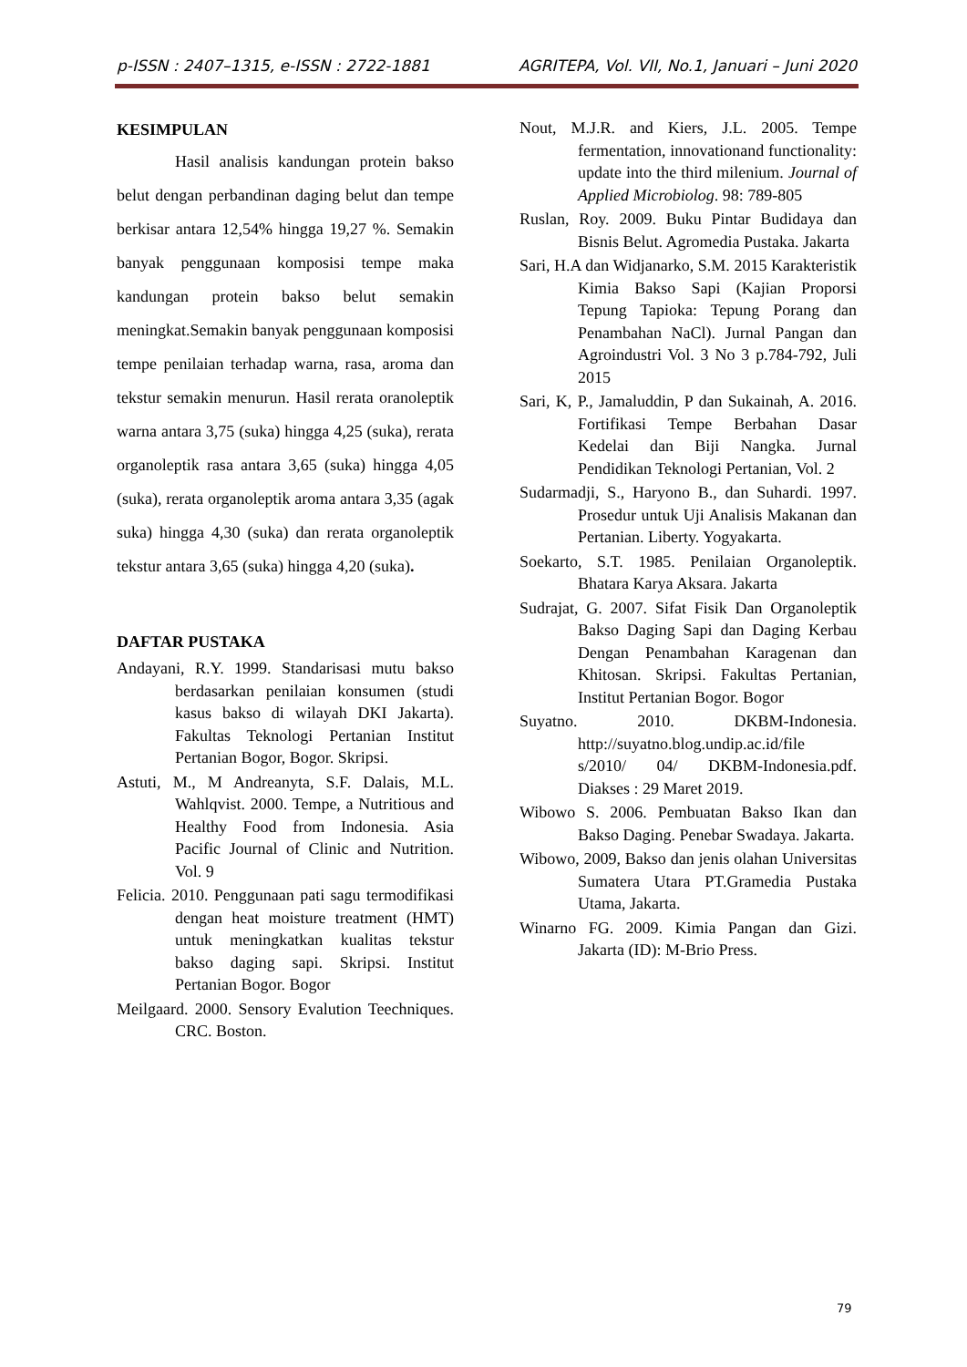p-ISSN : 2407–1315, e-ISSN : 2722-1881 AGRITEPA, Vol. VII, No.1, Januari – Juni 2020
KESIMPULAN
Hasil analisis kandungan protein bakso belut dengan perbandinan daging belut dan tempe berkisar antara 12,54% hingga 19,27 %. Semakin banyak penggunaan komposisi tempe maka kandungan protein bakso belut semakin meningkat.Semakin banyak penggunaan komposisi tempe penilaian terhadap warna, rasa, aroma dan tekstur semakin menurun. Hasil rerata oranoleptik warna antara 3,75 (suka) hingga 4,25 (suka), rerata organoleptik rasa antara 3,65 (suka) hingga 4,05 (suka), rerata organoleptik aroma antara 3,35 (agak suka) hingga 4,30 (suka) dan rerata organoleptik tekstur antara 3,65 (suka) hingga 4,20 (suka).
DAFTAR PUSTAKA
Andayani, R.Y. 1999. Standarisasi mutu bakso berdasarkan penilaian konsumen (studi kasus bakso di wilayah DKI Jakarta). Fakultas Teknologi Pertanian Institut Pertanian Bogor, Bogor. Skripsi.
Astuti, M., M Andreanyta, S.F. Dalais, M.L. Wahlqvist. 2000. Tempe, a Nutritious and Healthy Food from Indonesia. Asia Pacific Journal of Clinic and Nutrition. Vol. 9
Felicia. 2010. Penggunaan pati sagu termodifikasi dengan heat moisture treatment (HMT) untuk meningkatkan kualitas tekstur bakso daging sapi. Skripsi. Institut Pertanian Bogor. Bogor
Meilgaard. 2000. Sensory Evalution Teechniques. CRC. Boston.
Nout, M.J.R. and Kiers, J.L. 2005. Tempe fermentation, innovationand functionality: update into the third milenium. Journal of Applied Microbiolog. 98: 789-805
Ruslan, Roy. 2009. Buku Pintar Budidaya dan Bisnis Belut. Agromedia Pustaka. Jakarta
Sari, H.A dan Widjanarko, S.M. 2015 Karakteristik Kimia Bakso Sapi (Kajian Proporsi Tepung Tapioka: Tepung Porang dan Penambahan NaCl). Jurnal Pangan dan Agroindustri Vol. 3 No 3 p.784-792, Juli 2015
Sari, K, P., Jamaluddin, P dan Sukainah, A. 2016. Fortifikasi Tempe Berbahan Dasar Kedelai dan Biji Nangka. Jurnal Pendidikan Teknologi Pertanian, Vol. 2
Sudarmadji, S., Haryono B., dan Suhardi. 1997. Prosedur untuk Uji Analisis Makanan dan Pertanian. Liberty. Yogyakarta.
Soekarto, S.T. 1985. Penilaian Organoleptik. Bhatara Karya Aksara. Jakarta
Sudrajat, G. 2007. Sifat Fisik Dan Organoleptik Bakso Daging Sapi dan Daging Kerbau Dengan Penambahan Karagenan dan Khitosan. Skripsi. Fakultas Pertanian, Institut Pertanian Bogor. Bogor
Suyatno. 2010. DKBM-Indonesia. http://suyatno.blog.undip.ac.id/file s/2010/ 04/ DKBM-Indonesia.pdf. Diakses : 29 Maret 2019.
Wibowo S. 2006. Pembuatan Bakso Ikan dan Bakso Daging. Penebar Swadaya. Jakarta.
Wibowo, 2009, Bakso dan jenis olahan Universitas Sumatera Utara PT.Gramedia Pustaka Utama, Jakarta.
Winarno FG. 2009. Kimia Pangan dan Gizi. Jakarta (ID): M-Brio Press.
79